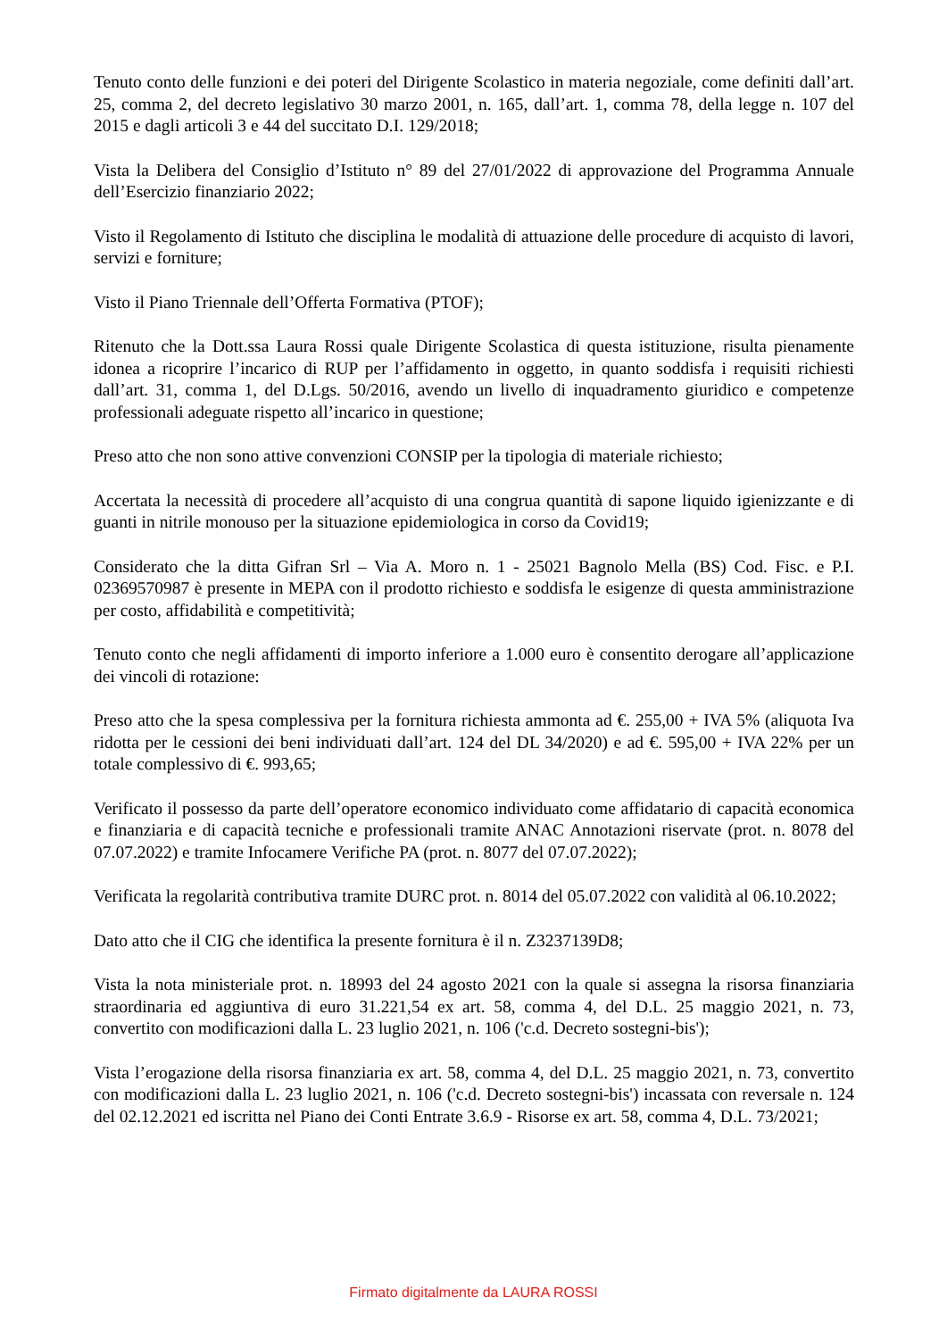Tenuto conto delle funzioni e dei poteri del Dirigente Scolastico in materia negoziale, come definiti dall’art. 25, comma 2, del decreto legislativo 30 marzo 2001, n. 165, dall’art. 1, comma 78, della legge n. 107 del 2015 e dagli articoli 3 e 44 del succitato D.I. 129/2018;
Vista la Delibera del Consiglio d’Istituto n° 89 del 27/01/2022 di approvazione del Programma Annuale dell’Esercizio finanziario 2022;
Visto il Regolamento di Istituto che disciplina le modalità di attuazione delle procedure di acquisto di lavori, servizi e forniture;
Visto il Piano Triennale dell’Offerta Formativa (PTOF);
Ritenuto che la Dott.ssa Laura Rossi quale Dirigente Scolastica di questa istituzione, risulta pienamente idonea a ricoprire l’incarico di RUP per l’affidamento in oggetto, in quanto soddisfa i requisiti richiesti dall’art. 31, comma 1, del D.Lgs. 50/2016, avendo un livello di inquadramento giuridico e competenze professionali adeguate rispetto all’incarico in questione;
Preso atto che non sono attive convenzioni CONSIP per la tipologia di materiale richiesto;
Accertata la necessità di procedere all’acquisto di una congrua quantità di sapone liquido igienizzante e di guanti in nitrile monouso per la situazione epidemiologica in corso da Covid19;
Considerato che la ditta Gifran Srl – Via A. Moro n. 1 - 25021 Bagnolo Mella (BS) Cod. Fisc. e P.I. 02369570987 è presente in MEPA con il prodotto richiesto e soddisfa le esigenze di questa amministrazione per costo, affidabilità e competitività;
Tenuto conto che negli affidamenti di importo inferiore a 1.000 euro è consentito derogare all’applicazione dei vincoli di rotazione:
Preso atto che la spesa complessiva per la fornitura richiesta ammonta ad €. 255,00 + IVA 5% (aliquota Iva ridotta per le cessioni dei beni individuati dall’art. 124 del DL 34/2020) e ad €. 595,00 + IVA 22% per un totale complessivo di €. 993,65;
Verificato il possesso da parte dell’operatore economico individuato come affidatario di capacità economica e finanziaria e di capacità tecniche e professionali tramite ANAC Annotazioni riservate (prot. n. 8078 del 07.07.2022) e tramite Infocamere Verifiche PA (prot. n. 8077 del 07.07.2022);
Verificata la regolarità contributiva tramite DURC prot. n. 8014 del 05.07.2022 con validità al 06.10.2022;
Dato atto che il CIG che identifica la presente fornitura è il n. Z3237139D8;
Vista la nota ministeriale prot. n. 18993 del 24 agosto 2021 con la quale si assegna la risorsa finanziaria straordinaria ed aggiuntiva di euro 31.221,54 ex art. 58, comma 4, del D.L. 25 maggio 2021, n. 73, convertito con modificazioni dalla L. 23 luglio 2021, n. 106 ('c.d. Decreto sostegni-bis');
Vista l’erogazione della risorsa finanziaria ex art. 58, comma 4, del D.L. 25 maggio 2021, n. 73, convertito con modificazioni dalla L. 23 luglio 2021, n. 106 ('c.d. Decreto sostegni-bis') incassata con reversale n. 124 del 02.12.2021 ed iscritta nel Piano dei Conti Entrate 3.6.9 - Risorse ex art. 58, comma 4, D.L. 73/2021;
Firmato digitalmente da LAURA ROSSI